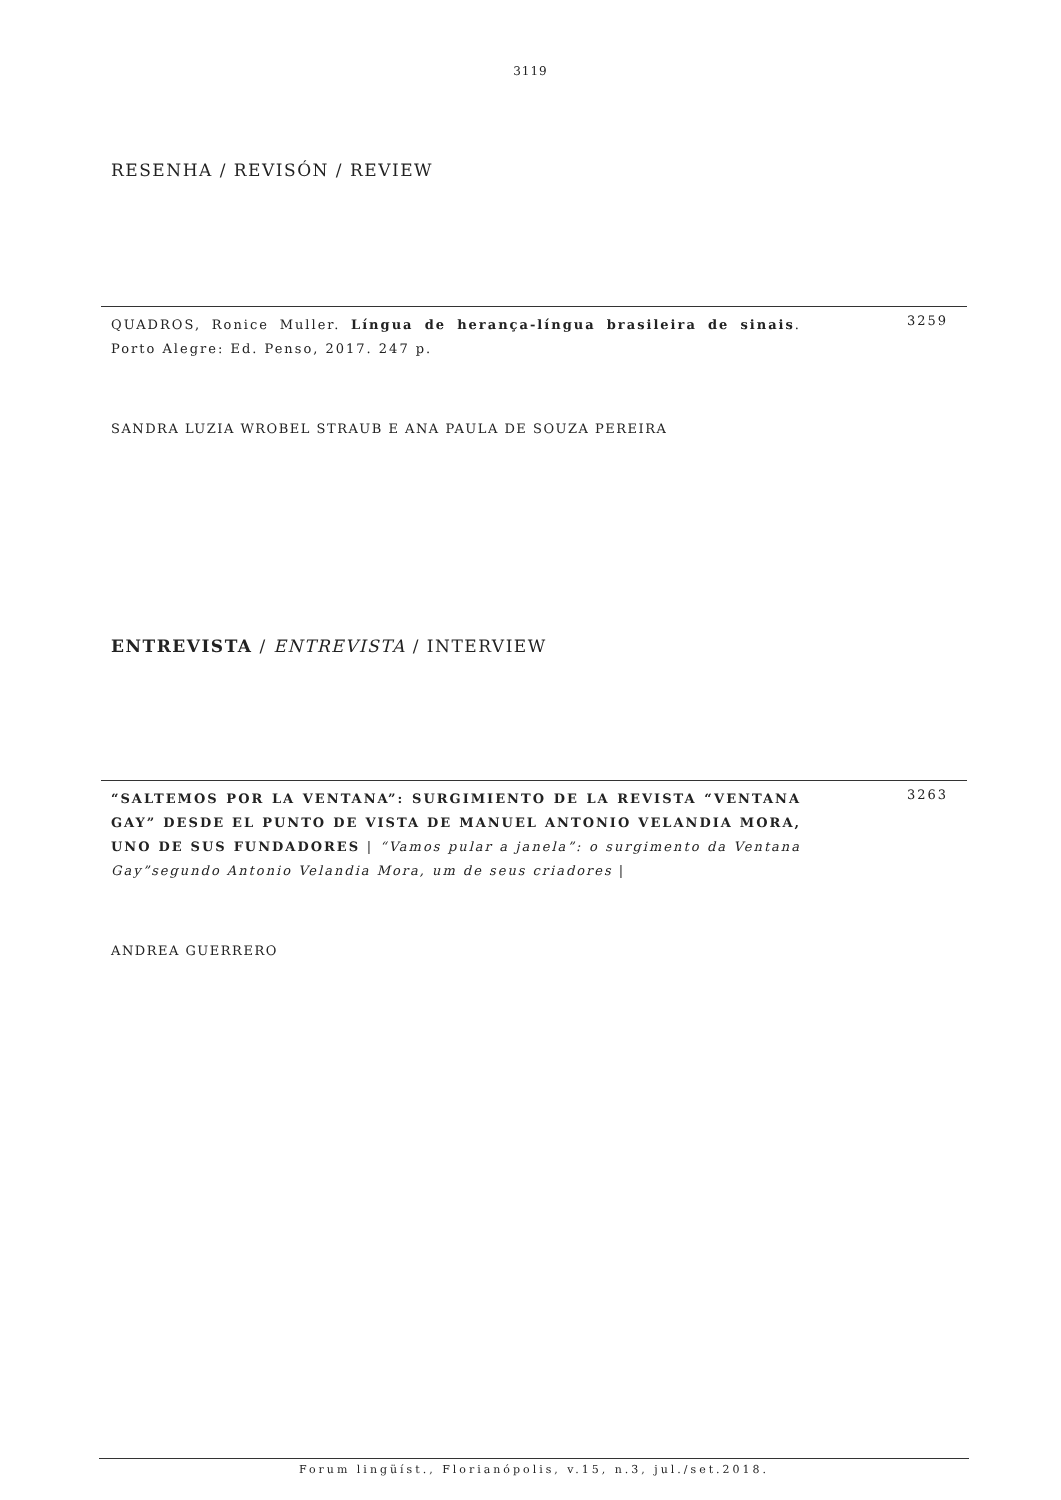3119
RESENHA / REVISÓN / REVIEW
QUADROS, Ronice Muller. Língua de herança-língua brasileira de sinais. Porto Alegre: Ed. Penso, 2017. 247 p.
3259
SANDRA LUZIA WROBEL STRAUB E ANA PAULA DE SOUZA PEREIRA
ENTREVISTA / ENTREVISTA / INTERVIEW
“SALTEMOS POR LA VENTANA”: SURGIMIENTO DE LA REVISTA “VENTANA GAY” DESDE EL PUNTO DE VISTA DE MANUEL ANTONIO VELANDIA MORA, UNO DE SUS FUNDADORES | “Vamos pular a janela”: o surgimento da Ventana Gay”segundo Antonio Velandia Mora, um de seus criadores |
3263
ANDREA GUERRERO
Forum lingüíst., Florianópolis, v.15, n.3, jul./set.2018.